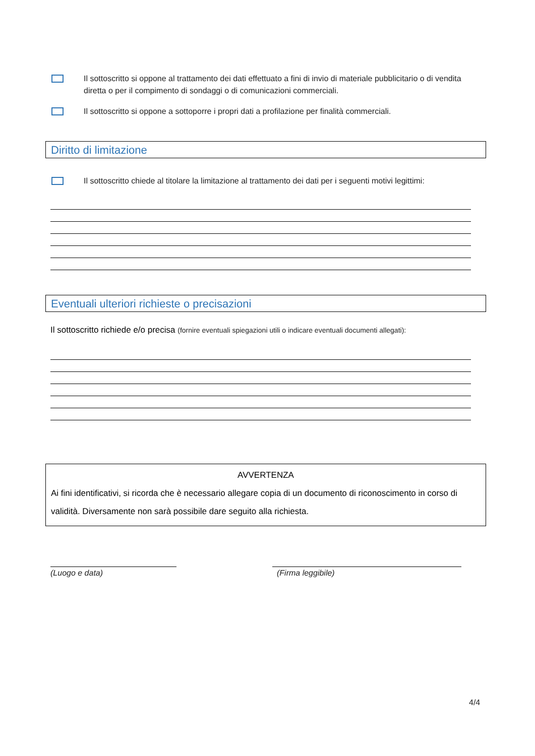Il sottoscritto si oppone al trattamento dei dati effettuato a fini di invio di materiale pubblicitario o di vendita diretta o per il compimento di sondaggi o di comunicazioni commerciali.
Il sottoscritto si oppone a sottoporre i propri dati a profilazione per finalità commerciali.
Diritto di limitazione
Il sottoscritto chiede al titolare la limitazione al trattamento dei dati per i seguenti motivi legittimi:
Eventuali ulteriori richieste o precisazioni
Il sottoscritto richiede e/o precisa (fornire eventuali spiegazioni utili o indicare eventuali documenti allegati):
AVVERTENZA
Ai fini identificativi, si ricorda che è necessario allegare copia di un documento di riconoscimento in corso di validità. Diversamente non sarà possibile dare seguito alla richiesta.
(Luogo e data) (Firma leggibile)
4/4